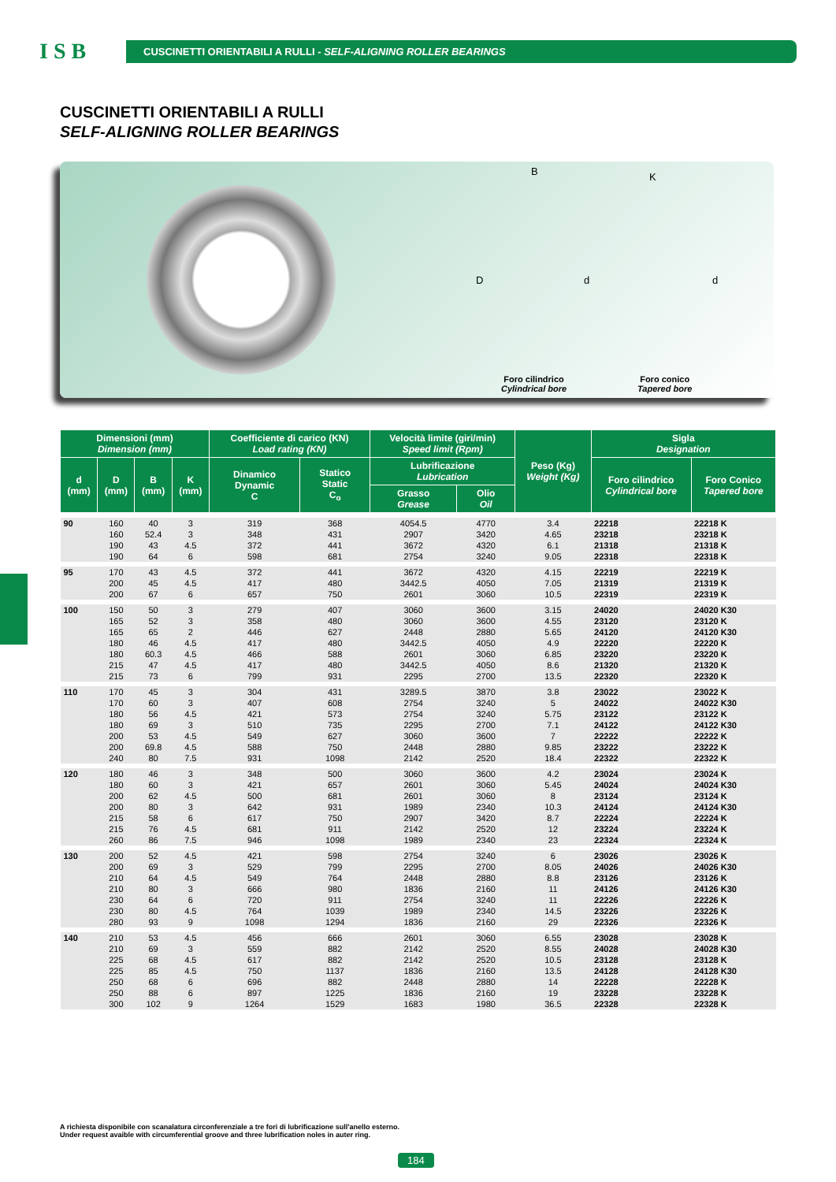I S B
CUSCINETTI ORIENTABILI A RULLI - SELF-ALIGNING ROLLER BEARINGS
CUSCINETTI ORIENTABILI A RULLI
SELF-ALIGNING ROLLER BEARINGS
B K
D d d
Foro cilindrico
Cylindrical bore
Foro conico
Tapered bore
| Dimensioni (mm) Dimension (mm) | | | | Coefficiente di carico (KN) Load rating (KN) | | Velocità limite (giri/min) Speed limit (Rpm) | | Peso (Kg) Weight (Kg) | Sigla Designation | |
| --- | --- | --- | --- | --- | --- | --- | --- | --- | --- | --- |
| d (mm) | D (mm) | B (mm) | K (mm) | Dinamico Dynamic C | Statico Static C<sub>o</sub> | Lubrificazione Lubrication | | | Foro cilindrico Cylindrical bore | Foro Conico Tapered bore |
| | | | | | | Grasso Grease | Olio Oil | | | |
| 90 | 160 | 40 | 3 | 319 | 368 | 4054.5 | 4770 | 3.4 | 22218 | 22218 K |
| | 160 | 52.4 | 3 | 348 | 431 | 2907 | 3420 | 4.65 | 23218 | 23218 K |
| | 190 | 43 | 4.5 | 372 | 441 | 3672 | 4320 | 6.1 | 21318 | 21318 K |
| | 190 | 64 | 6 | 598 | 681 | 2754 | 3240 | 9.05 | 22318 | 22318 K |
| 95 | 170 | 43 | 4.5 | 372 | 441 | 3672 | 4320 | 4.15 | 22219 | 22219 K |
| | 200 | 45 | 4.5 | 417 | 480 | 3442.5 | 4050 | 7.05 | 21319 | 21319 K |
| | 200 | 67 | 6 | 657 | 750 | 2601 | 3060 | 10.5 | 22319 | 22319 K |
| 100 | 150 | 50 | 3 | 279 | 407 | 3060 | 3600 | 3.15 | 24020 | 24020 K30 |
| | 165 | 52 | 3 | 358 | 480 | 3060 | 3600 | 4.55 | 23120 | 23120 K |
| | 165 | 65 | 2 | 446 | 627 | 2448 | 2880 | 5.65 | 24120 | 24120 K30 |
| | 180 | 46 | 4.5 | 417 | 480 | 3442.5 | 4050 | 4.9 | 22220 | 22220 K |
| | 180 | 60.3 | 4.5 | 466 | 588 | 2601 | 3060 | 6.85 | 23220 | 23220 K |
| | 215 | 47 | 4.5 | 417 | 480 | 3442.5 | 4050 | 8.6 | 21320 | 21320 K |
| | 215 | 73 | 6 | 799 | 931 | 2295 | 2700 | 13.5 | 22320 | 22320 K |
| 110 | 170 | 45 | 3 | 304 | 431 | 3289.5 | 3870 | 3.8 | 23022 | 23022 K |
| | 170 | 60 | 3 | 407 | 608 | 2754 | 3240 | 5 | 24022 | 24022 K30 |
| | 180 | 56 | 4.5 | 421 | 573 | 2754 | 3240 | 5.75 | 23122 | 23122 K |
| | 180 | 69 | 3 | 510 | 735 | 2295 | 2700 | 7.1 | 24122 | 24122 K30 |
| | 200 | 53 | 4.5 | 549 | 627 | 3060 | 3600 | 7 | 22222 | 22222 K |
| | 200 | 69.8 | 4.5 | 588 | 750 | 2448 | 2880 | 9.85 | 23222 | 23222 K |
| | 240 | 80 | 7.5 | 931 | 1098 | 2142 | 2520 | 18.4 | 22322 | 22322 K |
| 120 | 180 | 46 | 3 | 348 | 500 | 3060 | 3600 | 4.2 | 23024 | 23024 K |
| | 180 | 60 | 3 | 421 | 657 | 2601 | 3060 | 5.45 | 24024 | 24024 K30 |
| | 200 | 62 | 4.5 | 500 | 681 | 2601 | 3060 | 8 | 23124 | 23124 K |
| | 200 | 80 | 3 | 642 | 931 | 1989 | 2340 | 10.3 | 24124 | 24124 K30 |
| | 215 | 58 | 6 | 617 | 750 | 2907 | 3420 | 8.7 | 22224 | 22224 K |
| | 215 | 76 | 4.5 | 681 | 911 | 2142 | 2520 | 12 | 23224 | 23224 K |
| | 260 | 86 | 7.5 | 946 | 1098 | 1989 | 2340 | 23 | 22324 | 22324 K |
| 130 | 200 | 52 | 4.5 | 421 | 598 | 2754 | 3240 | 6 | 23026 | 23026 K |
| | 200 | 69 | 3 | 529 | 799 | 2295 | 2700 | 8.05 | 24026 | 24026 K30 |
| | 210 | 64 | 4.5 | 549 | 764 | 2448 | 2880 | 8.8 | 23126 | 23126 K |
| | 210 | 80 | 3 | 666 | 980 | 1836 | 2160 | 11 | 24126 | 24126 K30 |
| | 230 | 64 | 6 | 720 | 911 | 2754 | 3240 | 11 | 22226 | 22226 K |
| | 230 | 80 | 4.5 | 764 | 1039 | 1989 | 2340 | 14.5 | 23226 | 23226 K |
| | 280 | 93 | 9 | 1098 | 1294 | 1836 | 2160 | 29 | 22326 | 22326 K |
| 140 | 210 | 53 | 4.5 | 456 | 666 | 2601 | 3060 | 6.55 | 23028 | 23028 K |
| | 210 | 69 | 3 | 559 | 882 | 2142 | 2520 | 8.55 | 24028 | 24028 K30 |
| | 225 | 68 | 4.5 | 617 | 882 | 2142 | 2520 | 10.5 | 23128 | 23128 K |
| | 225 | 85 | 4.5 | 750 | 1137 | 1836 | 2160 | 13.5 | 24128 | 24128 K30 |
| | 250 | 68 | 6 | 696 | 882 | 2448 | 2880 | 14 | 22228 | 22228 K |
| | 250 | 88 | 6 | 897 | 1225 | 1836 | 2160 | 19 | 23228 | 23228 K |
| | 300 | 102 | 9 | 1264 | 1529 | 1683 | 1980 | 36.5 | 22328 | 22328 K |
A richiesta disponibile con scanalatura circonferenziale a tre fori di lubrificazione sull'anello esterno.
Under request avaible with circumferential groove and three lubrification noles in auter ring.
184